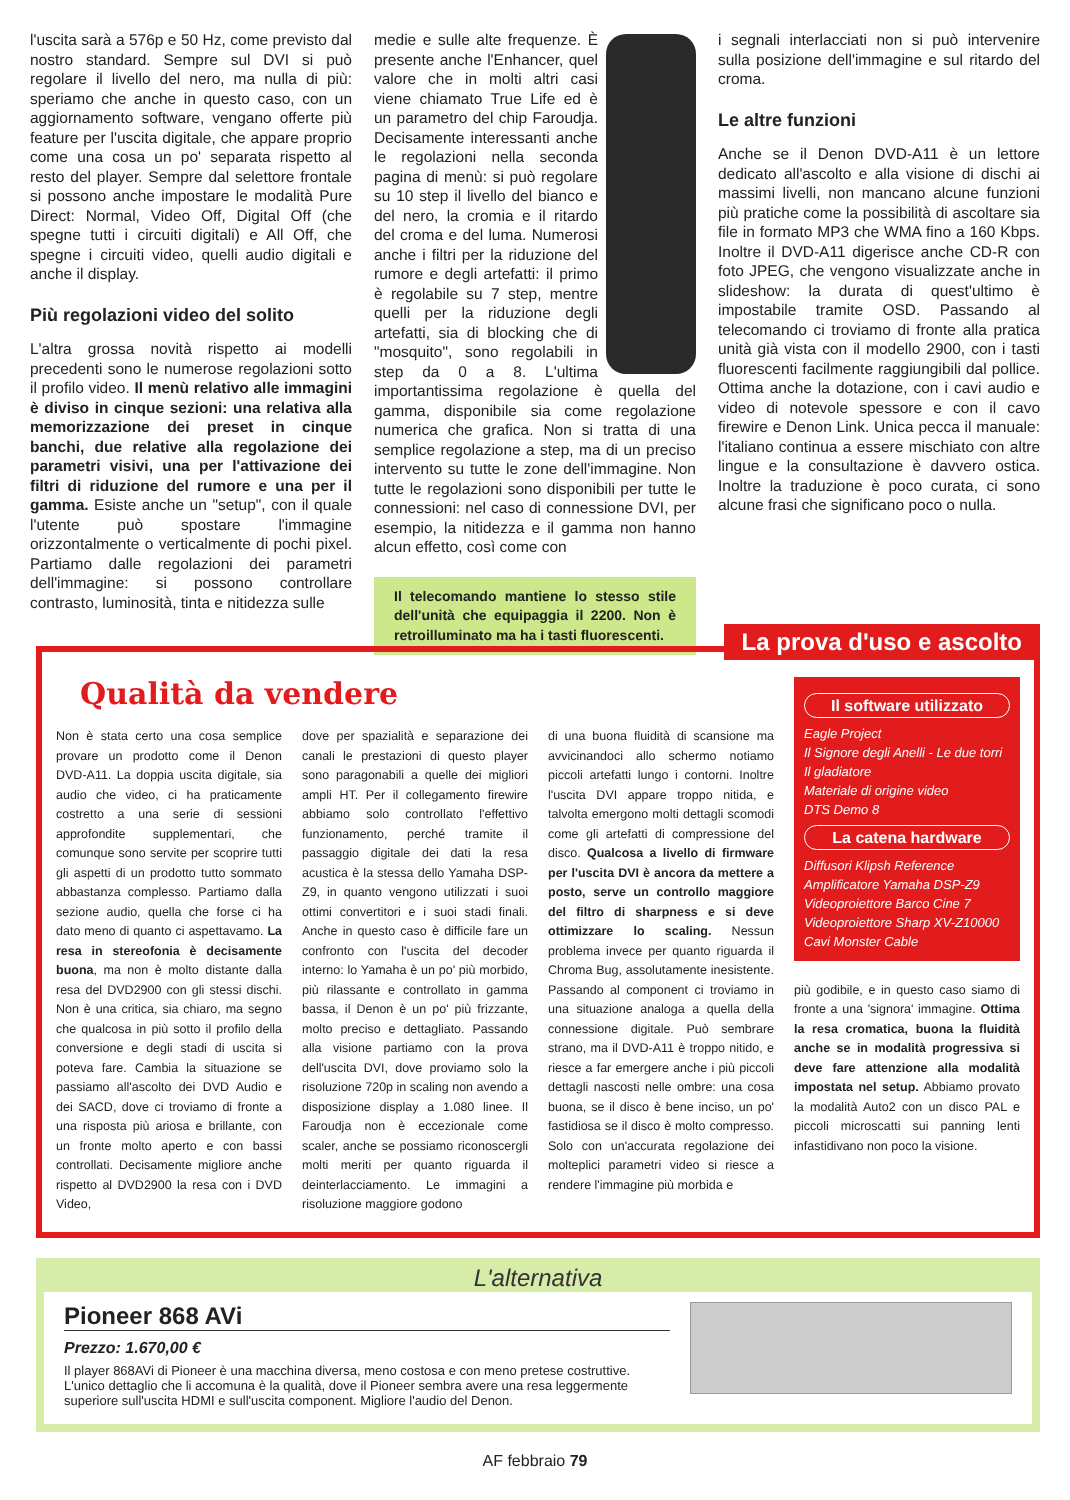l'uscita sarà a 576p e 50 Hz, come previsto dal nostro standard. Sempre sul DVI si può regolare il livello del nero, ma nulla di più: speriamo che anche in questo caso, con un aggiornamento software, vengano offerte più feature per l'uscita digitale, che appare proprio come una cosa un po' separata rispetto al resto del player. Sempre dal selettore frontale si possono anche impostare le modalità Pure Direct: Normal, Video Off, Digital Off (che spegne tutti i circuiti digitali) e All Off, che spegne i circuiti video, quelli audio digitali e anche il display.
Più regolazioni video del solito
L'altra grossa novità rispetto ai modelli precedenti sono le numerose regolazioni sotto il profilo video. Il menù relativo alle immagini è diviso in cinque sezioni: una relativa alla memorizzazione dei preset in cinque banchi, due relative alla regolazione dei parametri visivi, una per l'attivazione dei filtri di riduzione del rumore e una per il gamma. Esiste anche un "setup", con il quale l'utente può spostare l'immagine orizzontalmente o verticalmente di pochi pixel. Partiamo dalle regolazioni dei parametri dell'immagine: si possono controllare contrasto, luminosità, tinta e nitidezza sulle
medie e sulle alte frequenze. È presente anche l'Enhancer, quel valore che in molti altri casi viene chiamato True Life ed è un parametro del chip Faroudja. Decisamente interessanti anche le regolazioni nella seconda pagina di menù: si può regolare su 10 step il livello del bianco e del nero, la cromia e il ritardo del croma e del luma. Numerosi anche i filtri per la riduzione del rumore e degli artefatti: il primo è regolabile su 7 step, mentre quelli per la riduzione degli artefatti, sia di blocking che di "mosquito", sono regolabili in step da 0 a 8. L'ultima importantissima regolazione è quella del gamma, disponibile sia come regolazione numerica che grafica. Non si tratta di una semplice regolazione a step, ma di un preciso intervento su tutte le zone dell'immagine. Non tutte le regolazioni sono disponibili per tutte le connessioni: nel caso di connessione DVI, per esempio, la nitidezza e il gamma non hanno alcun effetto, così come con
Il telecomando mantiene lo stesso stile dell'unità che equipaggia il 2200. Non è retroilluminato ma ha i tasti fluorescenti.
i segnali interlacciati non si può intervenire sulla posizione dell'immagine e sul ritardo del croma.
Le altre funzioni
Anche se il Denon DVD-A11 è un lettore dedicato all'ascolto e alla visione di dischi ai massimi livelli, non mancano alcune funzioni più pratiche come la possibilità di ascoltare sia file in formato MP3 che WMA fino a 160 Kbps. Inoltre il DVD-A11 digerisce anche CD-R con foto JPEG, che vengono visualizzate anche in slideshow: la durata di quest'ultimo è impostabile tramite OSD. Passando al telecomando ci troviamo di fronte alla pratica unità già vista con il modello 2900, con i tasti fluorescenti facilmente raggiungibili dal pollice. Ottima anche la dotazione, con i cavi audio e video di notevole spessore e con il cavo firewire e Denon Link. Unica pecca il manuale: l'italiano continua a essere mischiato con altre lingue e la consultazione è davvero ostica. Inoltre la traduzione è poco curata, ci sono alcune frasi che significano poco o nulla.
La prova d'uso e ascolto
Qualità da vendere
Non è stata certo una cosa semplice provare un prodotto come il Denon DVD-A11. La doppia uscita digitale, sia audio che video, ci ha praticamente costretto a una serie di sessioni approfondite supplementari, che comunque sono servite per scoprire tutti gli aspetti di un prodotto tutto sommato abbastanza complesso. Partiamo dalla sezione audio, quella che forse ci ha dato meno di quanto ci aspettavamo. La resa in stereofonia è decisamente buona, ma non è molto distante dalla resa del DVD2900 con gli stessi dischi. Non è una critica, sia chiaro, ma segno che qualcosa in più sotto il profilo della conversione e degli stadi di uscita si poteva fare. Cambia la situazione se passiamo all'ascolto dei DVD Audio e dei SACD, dove ci troviamo di fronte a una risposta più ariosa e brillante, con un fronte molto aperto e con bassi controllati. Decisamente migliore anche rispetto al DVD2900 la resa con i DVD Video,
dove per spazialità e separazione dei canali le prestazioni di questo player sono paragonabili a quelle dei migliori ampli HT. Per il collegamento firewire abbiamo solo controllato l'effettivo funzionamento, perché tramite il passaggio digitale dei dati la resa acustica è la stessa dello Yamaha DSP-Z9, in quanto vengono utilizzati i suoi ottimi convertitori e i suoi stadi finali. Anche in questo caso è difficile fare un confronto con l'uscita del decoder interno: lo Yamaha è un po' più morbido, più rilassante e controllato in gamma bassa, il Denon è un po' più frizzante, molto preciso e dettagliato. Passando alla visione partiamo con la prova dell'uscita DVI, dove proviamo solo la risoluzione 720p in scaling non avendo a disposizione display a 1.080 linee. Il Faroudja non è eccezionale come scaler, anche se possiamo riconoscergli molti meriti per quanto riguarda il deinterlacciamento. Le immagini a risoluzione maggiore godono
di una buona fluidità di scansione ma avvicinandoci allo schermo notiamo piccoli artefatti lungo i contorni. Inoltre l'uscita DVI appare troppo nitida, e talvolta emergono molti dettagli scomodi come gli artefatti di compressione del disco. Qualcosa a livello di firmware per l'uscita DVI è ancora da mettere a posto, serve un controllo maggiore del filtro di sharpness e si deve ottimizzare lo scaling. Nessun problema invece per quanto riguarda il Chroma Bug, assolutamente inesistente. Passando al component ci troviamo in una situazione analoga a quella della connessione digitale. Può sembrare strano, ma il DVD-A11 è troppo nitido, e riesce a far emergere anche i più piccoli dettagli nascosti nelle ombre: una cosa buona, se il disco è bene inciso, un po' fastidiosa se il disco è molto compresso. Solo con un'accurata regolazione dei molteplici parametri video si riesce a rendere l'immagine più morbida e
Il software utilizzato
Eagle Project
Il Signore degli Anelli - Le due torri
Il gladiatore
Materiale di origine video
DTS Demo 8
La catena hardware
Diffusori Klipsh Reference
Amplificatore Yamaha DSP-Z9
Videoproiettore Barco Cine 7
Videoproiettore Sharp XV-Z10000
Cavi Monster Cable
più godibile, e in questo caso siamo di fronte a una 'signora' immagine. Ottima la resa cromatica, buona la fluidità anche se in modalità progressiva si deve fare attenzione alla modalità impostata nel setup. Abbiamo provato la modalità Auto2 con un disco PAL e piccoli microscatti sui panning lenti infastidivano non poco la visione.
L'alternativa
Pioneer 868 AVi
Prezzo: 1.670,00 €
Il player 868AVi di Pioneer è una macchina diversa, meno costosa e con meno pretese costruttive. L'unico dettaglio che li accomuna è la qualità, dove il Pioneer sembra avere una resa leggermente superiore sull'uscita HDMI e sull'uscita component. Migliore l'audio del Denon.
AF febbraio 79